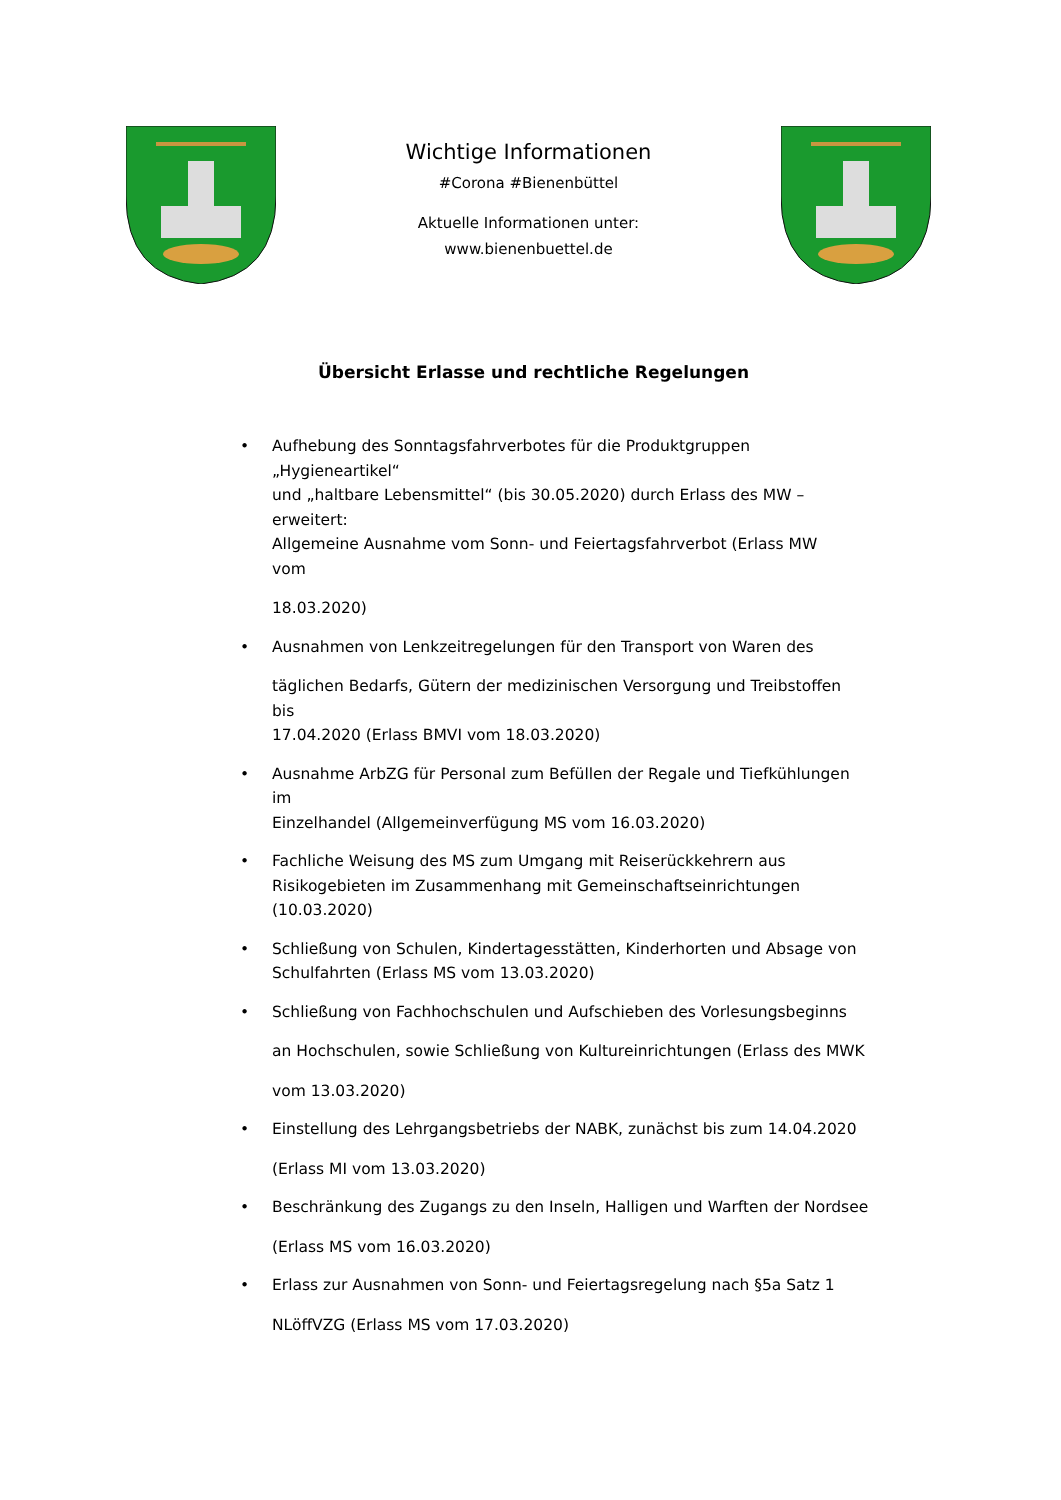Wichtige Informationen
#Corona #Bienenbüttel
Aktuelle Informationen unter:
www.bienenbuettel.de
Übersicht Erlasse und rechtliche Regelungen
• Aufhebung des Sonntagsfahrverbotes für die Produktgruppen
„Hygieneartikel“
und „haltbare Lebensmittel“ (bis 30.05.2020) durch Erlass des MW –
erweitert:
Allgemeine Ausnahme vom Sonn- und Feiertagsfahrverbot (Erlass MW
vom
18.03.2020)
• Ausnahmen von Lenkzeitregelungen für den Transport von Waren des
täglichen Bedarfs, Gütern der medizinischen Versorgung und Treibstoffen
bis
17.04.2020 (Erlass BMVI vom 18.03.2020)
• Ausnahme ArbZG für Personal zum Befüllen der Regale und Tiefkühlungen
im
Einzelhandel (Allgemeinverfügung MS vom 16.03.2020)
• Fachliche Weisung des MS zum Umgang mit Reiserückkehrern aus
Risikogebieten im Zusammenhang mit Gemeinschaftseinrichtungen
(10.03.2020)
• Schließung von Schulen, Kindertagesstätten, Kinderhorten und Absage von
Schulfahrten (Erlass MS vom 13.03.2020)
• Schließung von Fachhochschulen und Aufschieben des Vorlesungsbeginns
an Hochschulen, sowie Schließung von Kultureinrichtungen (Erlass des MWK
vom 13.03.2020)
• Einstellung des Lehrgangsbetriebs der NABK, zunächst bis zum 14.04.2020
(Erlass MI vom 13.03.2020)
• Beschränkung des Zugangs zu den Inseln, Halligen und Warften der Nordsee
(Erlass MS vom 16.03.2020)
• Erlass zur Ausnahmen von Sonn- und Feiertagsregelung nach §5a Satz 1
NLöffVZG (Erlass MS vom 17.03.2020)